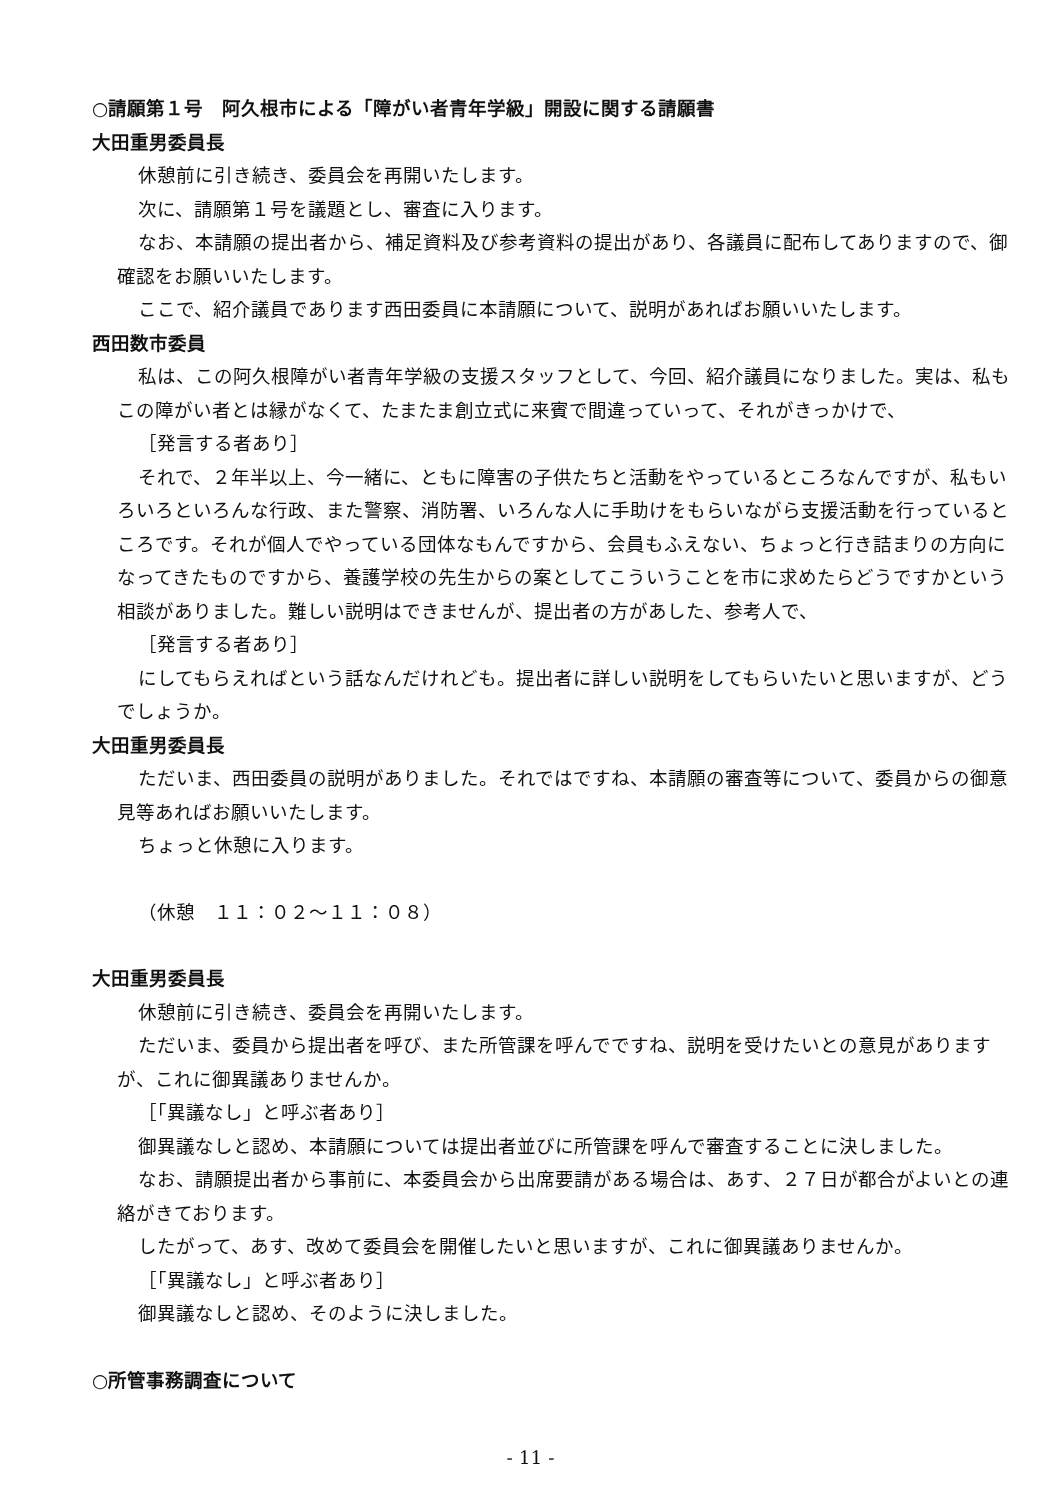○請願第１号　阿久根市による「障がい者青年学級」開設に関する請願書
大田重男委員長
休憩前に引き続き、委員会を再開いたします。
次に、請願第１号を議題とし、審査に入ります。
なお、本請願の提出者から、補足資料及び参考資料の提出があり、各議員に配布してありますので、御確認をお願いいたします。
ここで、紹介議員であります西田委員に本請願について、説明があればお願いいたします。
西田数市委員
私は、この阿久根障がい者青年学級の支援スタッフとして、今回、紹介議員になりました。実は、私もこの障がい者とは縁がなくて、たまたま創立式に来賓で間違っていって、それがきっかけで、
［発言する者あり］
それで、２年半以上、今一緒に、ともに障害の子供たちと活動をやっているところなんですが、私もいろいろといろんな行政、また警察、消防署、いろんな人に手助けをもらいながら支援活動を行っているところです。それが個人でやっている団体なもんですから、会員もふえない、ちょっと行き詰まりの方向になってきたものですから、養護学校の先生からの案としてこういうことを市に求めたらどうですかという相談がありました。難しい説明はできませんが、提出者の方があした、参考人で、
［発言する者あり］
にしてもらえればという話なんだけれども。提出者に詳しい説明をしてもらいたいと思いますが、どうでしょうか。
大田重男委員長
ただいま、西田委員の説明がありました。それではですね、本請願の審査等について、委員からの御意見等あればお願いいたします。
ちょっと休憩に入ります。
（休憩　１１：０２～１１：０８）
大田重男委員長
休憩前に引き続き、委員会を再開いたします。
ただいま、委員から提出者を呼び、また所管課を呼んでですね、説明を受けたいとの意見がありますが、これに御異議ありませんか。
［「異議なし」と呼ぶ者あり］
御異議なしと認め、本請願については提出者並びに所管課を呼んで審査することに決しました。
なお、請願提出者から事前に、本委員会から出席要請がある場合は、あす、２７日が都合がよいとの連絡がきております。
したがって、あす、改めて委員会を開催したいと思いますが、これに御異議ありませんか。
［「異議なし」と呼ぶ者あり］
御異議なしと認め、そのように決しました。
○所管事務調査について
- 11 -